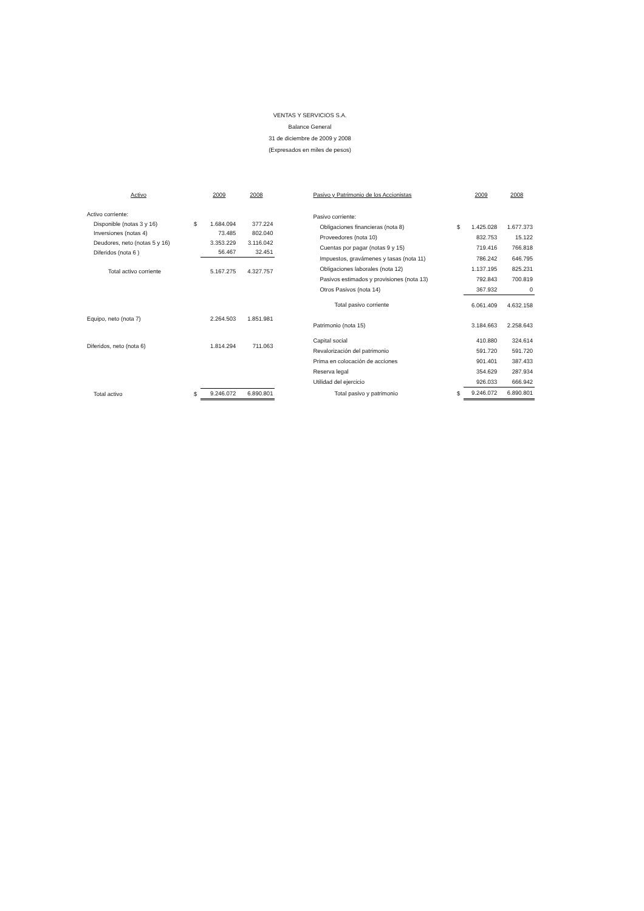VENTAS Y SERVICIOS S.A.
Balance General
31 de diciembre de 2009 y 2008
(Expresados en miles de pesos)
| Activo | | 2009 | 2008 |
| --- | --- | --- | --- |
| Activo corriente: | | | |
| Disponible (notas 3 y 16) | $ | 1.684.094 | 377.224 |
| Inversiones (notas 4) | | 73.485 | 802.040 |
| Deudores, neto (notas 5 y 16) | | 3.353.229 | 3.116.042 |
| Diferidos (nota 6 ) | | 56.467 | 32.451 |
| Total activo corriente | | 5.167.275 | 4.327.757 |
| Equipo, neto (nota 7) | | 2.264.503 | 1.851.981 |
| Diferidos, neto (nota 6) | | 1.814.294 | 711.063 |
| Total activo | $ | 9.246.072 | 6.890.801 |
| Pasivo y Patrimonio de los Accionistas | | 2009 | 2008 |
| --- | --- | --- | --- |
| Pasivo corriente: | | | |
| Obligaciones financieras (nota 8) | $ | 1.425.028 | 1.677.373 |
| Proveedores (nota 10) | | 832.753 | 15.122 |
| Cuentas por pagar (notas 9 y 15) | | 719.416 | 766.818 |
| Impuestos, gravámenes y tasas (nota 11) | | 786.242 | 646.795 |
| Obligaciones laborales (nota 12) | | 1.137.195 | 825.231 |
| Pasivos estimados y provisiones (nota 13) | | 792.843 | 700.819 |
| Otros Pasivos (nota 14) | | 367.932 | 0 |
| Total pasivo corriente | | 6.061.409 | 4.632.158 |
| Patrimonio (nota 15) | | 3.184.663 | 2.258.643 |
| Capital social | | 410.880 | 324.614 |
| Revalorización del patrimonio | | 591.720 | 591.720 |
| Prima en colocación de acciones | | 901.401 | 387.433 |
| Reserva legal | | 354.629 | 287.934 |
| Utilidad del ejercicio | | 926.033 | 666.942 |
| Total pasivo y patrimonio | $ | 9.246.072 | 6.890.801 |